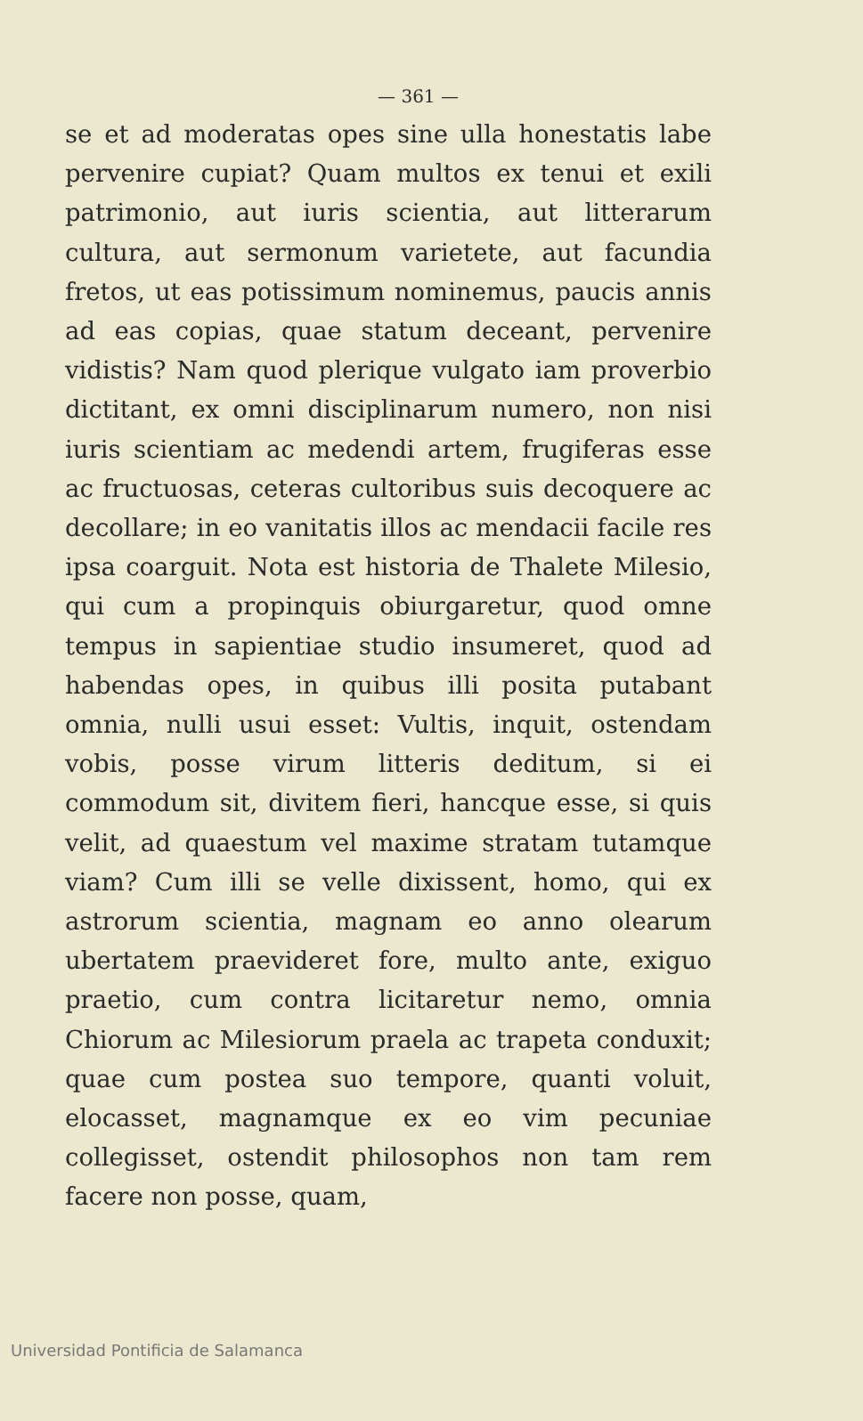— 361 —
se et ad moderatas opes sine ulla honestatis labe pervenire cupiat? Quam multos ex tenui et exili patrimonio, aut iuris scientia, aut litterarum cultura, aut sermonum varietete, aut facundia fretos, ut eas potissimum nominemus, paucis annis ad eas copias, quae statum deceant, pervenire vidistis? Nam quod plerique vulgato iam proverbio dictitant, ex omni disciplinarum numero, non nisi iuris scientiam ac medendi artem, frugiferas esse ac fructuosas, ceteras cultoribus suis decoquere ac decollare; in eo vanitatis illos ac mendacii facile res ipsa coarguit. Nota est historia de Thalete Milesio, qui cum a propinquis obiurgaretur, quod omne tempus in sapientiae studio insumeret, quod ad habendas opes, in quibus illi posita putabant omnia, nulli usui esset: Vultis, inquit, ostendam vobis, posse virum litteris deditum, si ei commodum sit, divitem fieri, hancque esse, si quis velit, ad quaestum vel maxime stratam tutamque viam? Cum illi se velle dixissent, homo, qui ex astrorum scientia, magnam eo anno olearum ubertatem praevideret fore, multo ante, exiguo praetio, cum contra licitaretur nemo, omnia Chiorum ac Milesiorum praela ac trapeta conduxit; quae cum postea suo tempore, quanti voluit, elocasset, magnamque ex eo vim pecuniae collegisset, ostendit philosophos non tam rem facere non posse, quam,
Universidad Pontificia de Salamanca